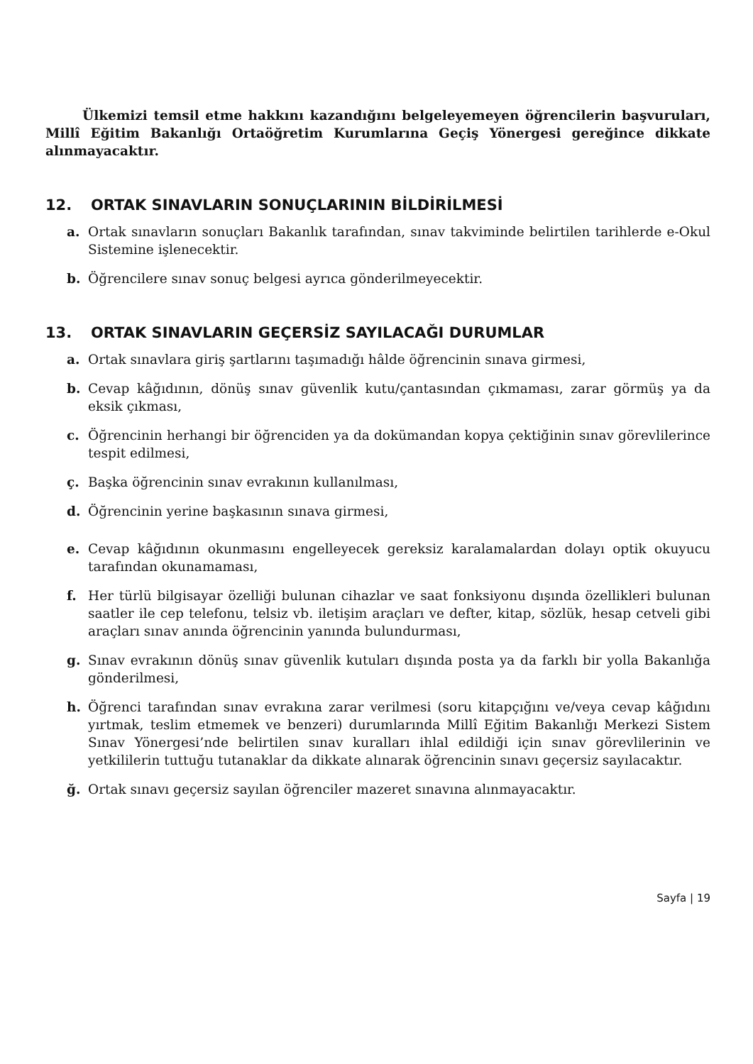Ülkemizi temsil etme hakkını kazandığını belgeleyemeyen öğrencilerin başvuruları, Millî Eğitim Bakanlığı Ortaöğretim Kurumlarına Geçiş Yönergesi gereğince dikkate alınmayacaktır.
12. ORTAK SINAVLARIN SONUÇLARININ BİLDİRİLMESİ
a. Ortak sınavların sonuçları Bakanlık tarafından, sınav takviminde belirtilen tarihlerde e-Okul Sistemine işlenecektir.
b. Öğrencilere sınav sonuç belgesi ayrıca gönderilmeyecektir.
13. ORTAK SINAVLARIN GEÇERSİZ SAYILACAĞI DURUMLAR
a. Ortak sınavlara giriş şartlarını taşımadığı hâlde öğrencinin sınava girmesi,
b. Cevap kâğıdının, dönüş sınav güvenlik kutu/çantasından çıkmaması, zarar görmüş ya da eksik çıkması,
c. Öğrencinin herhangi bir öğrenciden ya da dokümandan kopya çektiğinin sınav görevlilerince tespit edilmesi,
ç. Başka öğrencinin sınav evrakının kullanılması,
d. Öğrencinin yerine başkasının sınava girmesi,
e. Cevap kâğıdının okunmasını engelleyecek gereksiz karalamalardan dolayı optik okuyucu tarafından okunamaması,
f. Her türlü bilgisayar özelliği bulunan cihazlar ve saat fonksiyonu dışında özellikleri bulunan saatler ile cep telefonu, telsiz vb. iletişim araçları ve defter, kitap, sözlük, hesap cetveli gibi araçları sınav anında öğrencinin yanında bulundurması,
g. Sınav evrakının dönüş sınav güvenlik kutuları dışında posta ya da farklı bir yolla Bakanlığa gönderilmesi,
h. Öğrenci tarafından sınav evrakına zarar verilmesi (soru kitapçığını ve/veya cevap kâğıdını yırtmak, teslim etmemek ve benzeri) durumlarında Millî Eğitim Bakanlığı Merkezi Sistem Sınav Yönergesi’nde belirtilen sınav kuralları ihlal edildiği için sınav görevlilerinin ve yetkililerin tuttuğu tutanaklar da dikkate alınarak öğrencinin sınavı geçersiz sayılacaktır.
ğ. Ortak sınavı geçersiz sayılan öğrenciler mazeret sınavına alınmayacaktır.
Sayfa | 19